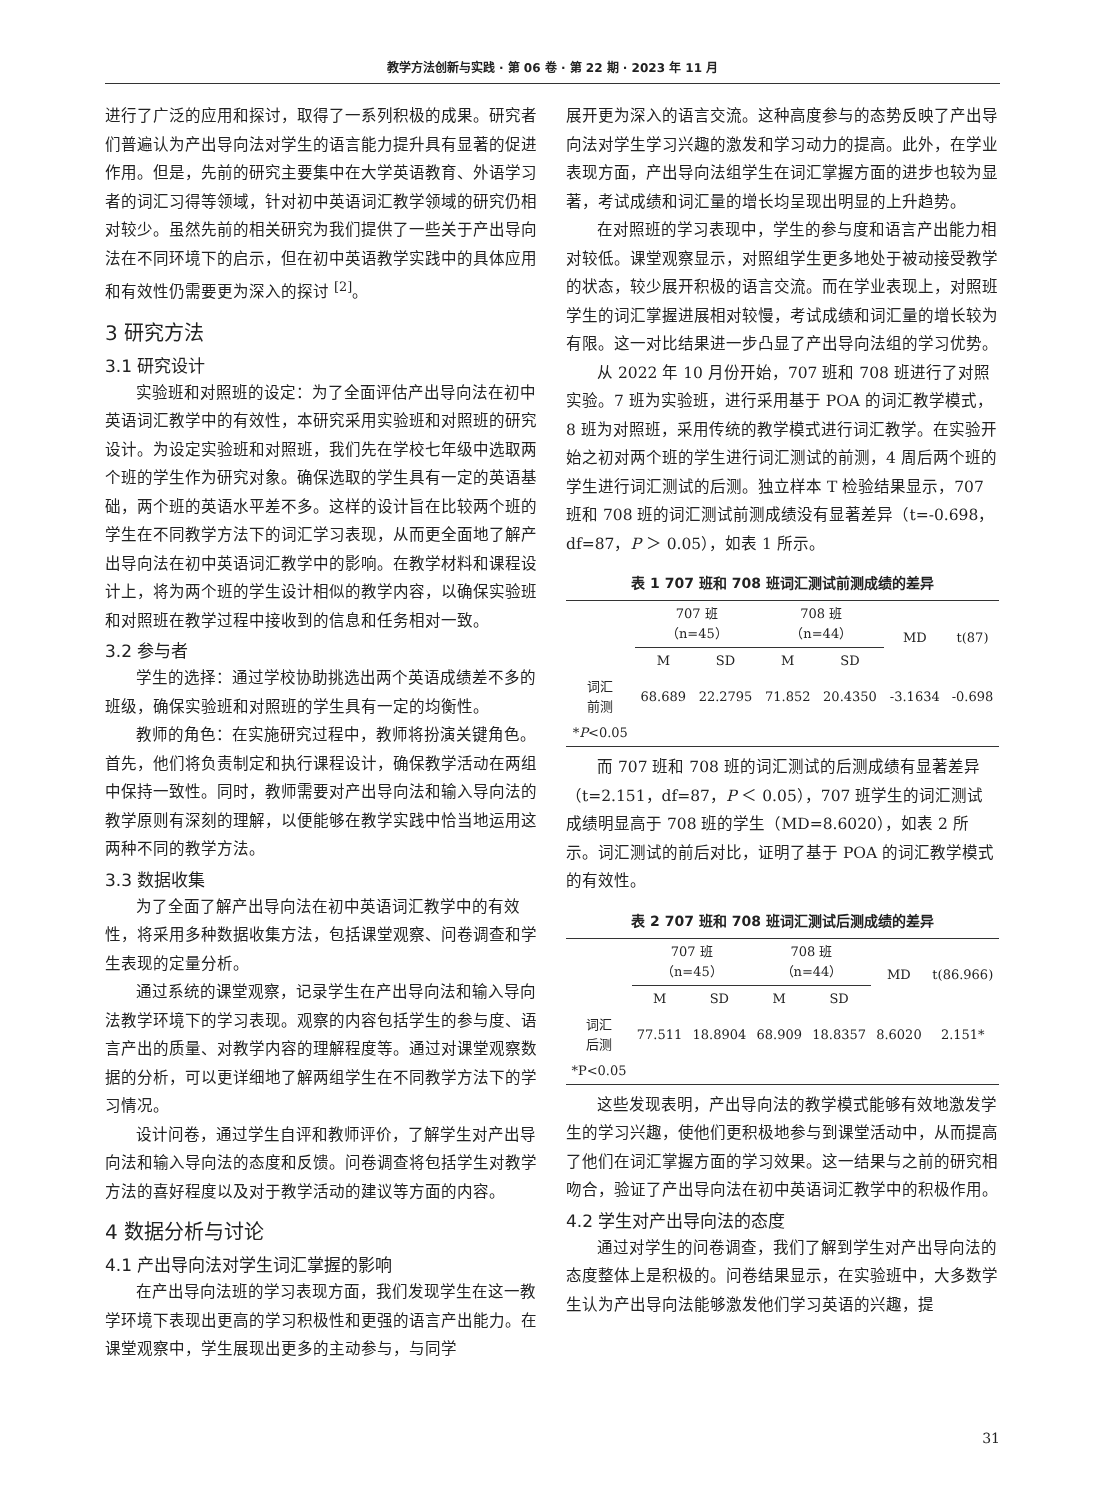教学方法创新与实践 · 第 06 卷 · 第 22 期 · 2023 年 11 月
进行了广泛的应用和探讨，取得了一系列积极的成果。研究者们普遍认为产出导向法对学生的语言能力提升具有显著的促进作用。但是，先前的研究主要集中在大学英语教育、外语学习者的词汇习得等领域，针对初中英语词汇教学领域的研究仍相对较少。虽然先前的相关研究为我们提供了一些关于产出导向法在不同环境下的启示，但在初中英语教学实践中的具体应用和有效性仍需要更为深入的探讨 <sup>[2]</sup>。
3 研究方法
3.1 研究设计
实验班和对照班的设定：为了全面评估产出导向法在初中英语词汇教学中的有效性，本研究采用实验班和对照班的研究设计。为设定实验班和对照班，我们先在学校七年级中选取两个班的学生作为研究对象。确保选取的学生具有一定的英语基础，两个班的英语水平差不多。这样的设计旨在比较两个班的学生在不同教学方法下的词汇学习表现，从而更全面地了解产出导向法在初中英语词汇教学中的影响。在教学材料和课程设计上，将为两个班的学生设计相似的教学内容，以确保实验班和对照班在教学过程中接收到的信息和任务相对一致。
3.2 参与者
学生的选择：通过学校协助挑选出两个英语成绩差不多的班级，确保实验班和对照班的学生具有一定的均衡性。
教师的角色：在实施研究过程中，教师将扮演关键角色。首先，他们将负责制定和执行课程设计，确保教学活动在两组中保持一致性。同时，教师需要对产出导向法和输入导向法的教学原则有深刻的理解，以便能够在教学实践中恰当地运用这两种不同的教学方法。
3.3 数据收集
为了全面了解产出导向法在初中英语词汇教学中的有效性，将采用多种数据收集方法，包括课堂观察、问卷调查和学生表现的定量分析。
通过系统的课堂观察，记录学生在产出导向法和输入导向法教学环境下的学习表现。观察的内容包括学生的参与度、语言产出的质量、对教学内容的理解程度等。通过对课堂观察数据的分析，可以更详细地了解两组学生在不同教学方法下的学习情况。
设计问卷，通过学生自评和教师评价，了解学生对产出导向法和输入导向法的态度和反馈。问卷调查将包括学生对教学方法的喜好程度以及对于教学活动的建议等方面的内容。
4 数据分析与讨论
4.1 产出导向法对学生词汇掌握的影响
在产出导向法班的学习表现方面，我们发现学生在这一教学环境下表现出更高的学习积极性和更强的语言产出能力。在课堂观察中，学生展现出更多的主动参与，与同学
展开更为深入的语言交流。这种高度参与的态势反映了产出导向法对学生学习兴趣的激发和学习动力的提高。此外，在学业表现方面，产出导向法组学生在词汇掌握方面的进步也较为显著，考试成绩和词汇量的增长均呈现出明显的上升趋势。
在对照班的学习表现中，学生的参与度和语言产出能力相对较低。课堂观察显示，对照组学生更多地处于被动接受教学的状态，较少展开积极的语言交流。而在学业表现上，对照班学生的词汇掌握进展相对较慢，考试成绩和词汇量的增长较为有限。这一对比结果进一步凸显了产出导向法组的学习优势。
从 2022 年 10 月份开始，707 班和 708 班进行了对照实验。7 班为实验班，进行采用基于 POA 的词汇教学模式，8 班为对照班，采用传统的教学模式进行词汇教学。在实验开始之初对两个班的学生进行词汇测试的前测，4 周后两个班的学生进行词汇测试的后测。独立样本 T 检验结果显示，707 班和 708 班的词汇测试前测成绩没有显著差异（t=-0.698，df=87，P ＞ 0.05），如表 1 所示。
表 1 707 班和 708 班词汇测试前测成绩的差异
| | 707 班 （n=45） | | 708 班 （n=44） | | MD | t(87) |
| --- | --- | --- | --- | --- | --- | --- |
| | M | SD | M | SD | | |
| 词汇 前测 | 68.689 | 22.2795 | 71.852 | 20.4350 | -3.1634 | -0.698 |
| * P <0.05 | | | | | | |
而 707 班和 708 班的词汇测试的后测成绩有显著差异（t=2.151，df=87，P ＜ 0.05），707 班学生的词汇测试成绩明显高于 708 班的学生（MD=8.6020），如表 2 所示。词汇测试的前后对比，证明了基于 POA 的词汇教学模式的有效性。
表 2 707 班和 708 班词汇测试后测成绩的差异
| | 707 班 （n=45） | | 708 班 （n=44） | | MD | t(86.966) |
| --- | --- | --- | --- | --- | --- | --- |
| | M | SD | M | SD | | |
| 词汇 后测 | 77.511 | 18.8904 | 68.909 | 18.8357 | 8.6020 | 2.151* |
| *P<0.05 | | | | | | |
这些发现表明，产出导向法的教学模式能够有效地激发学生的学习兴趣，使他们更积极地参与到课堂活动中，从而提高了他们在词汇掌握方面的学习效果。这一结果与之前的研究相吻合，验证了产出导向法在初中英语词汇教学中的积极作用。
4.2 学生对产出导向法的态度
通过对学生的问卷调查，我们了解到学生对产出导向法的态度整体上是积极的。问卷结果显示，在实验班中，大多数学生认为产出导向法能够激发他们学习英语的兴趣，提
31